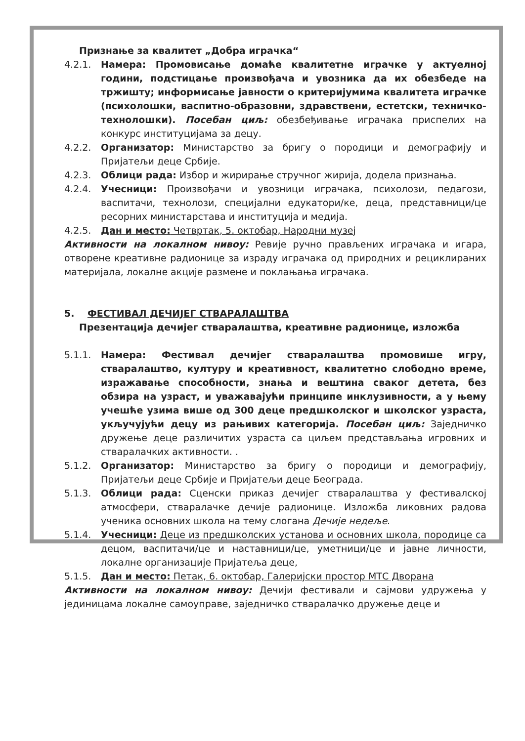Признање за квалитет „Добра играчка“
4.2.1. Намера: Промовисање домаће квалитетне играчке у актуелној години, подстицање произвођача и увозника да их обезбеде на тржишту; информисање јавности о критеријумима квалитета играчке (психолошки, васпитно-образовни, здравствени, естетски, техничко-технолошки). Посебан циљ: обезбеђивање играчака приспелих на конкурс институцијама за децу.
4.2.2. Организатор: Министарство за бригу о породици и демографију и Пријатељи деце Србије.
4.2.3. Облици рада: Избор и жирирање стручног жирија, додела признања.
4.2.4. Учесници: Произвођачи и увозници играчака, психолози, педагози, васпитачи, технолози, специјални едукатори/ке, деца, представници/це ресорних министарстава и институција и медија.
4.2.5. Дан и место: Четвртак, 5. октобар, Народни музеј
Активности на локалном нивоу: Ревије ручно прављених играчака и игара, отворене креативне радионице за израду играчака од природних и рециклираних материјала, локалне акције размене и поклањања играчака.
5. ФЕСТИВАЛ ДЕЧИЈЕГ СТВАРАЛАШТВА
Презентација дечијег стваралаштва, креативне радионице, изложба
5.1.1. Намера: Фестивал дечијег стваралаштва промовише игру, стваралаштво, културу и креативност, квалитетно слободно време, изражавање способности, знања и вештина сваког детета, без обзира на узраст, и уважавајући принципе инклузивности, а у њему учешће узима више од 300 деце предшколског и школског узраста, укључујући децу из рањивих категорија. Посебан циљ: Заједничко дружење деце различитих узраста са циљем представљања игровних и стваралачких активности. .
5.1.2. Организатор: Министарство за бригу о породици и демографију, Пријатељи деце Србије и Пријатељи деце Београда.
5.1.3. Облици рада: Сценски приказ дечијег стваралаштва у фестивалској атмосфери, стваралачке дечије радионице. Изложба ликовних радова ученика основних школа на тему слогана Дечије недеље.
5.1.4. Учесници: Деце из предшколских установа и основних школа, породице са децом, васпитачи/це и наставници/це, уметници/це и јавне личности, локалне организације Пријатеља деце,
5.1.5. Дан и место: Петак, 6. октобар, Галеријски простор МТС Дворана
Активности на локалном нивоу: Дечији фестивали и сајмови удружења у јединицама локалне самоуправе, заједничко стваралачко дружење деце и